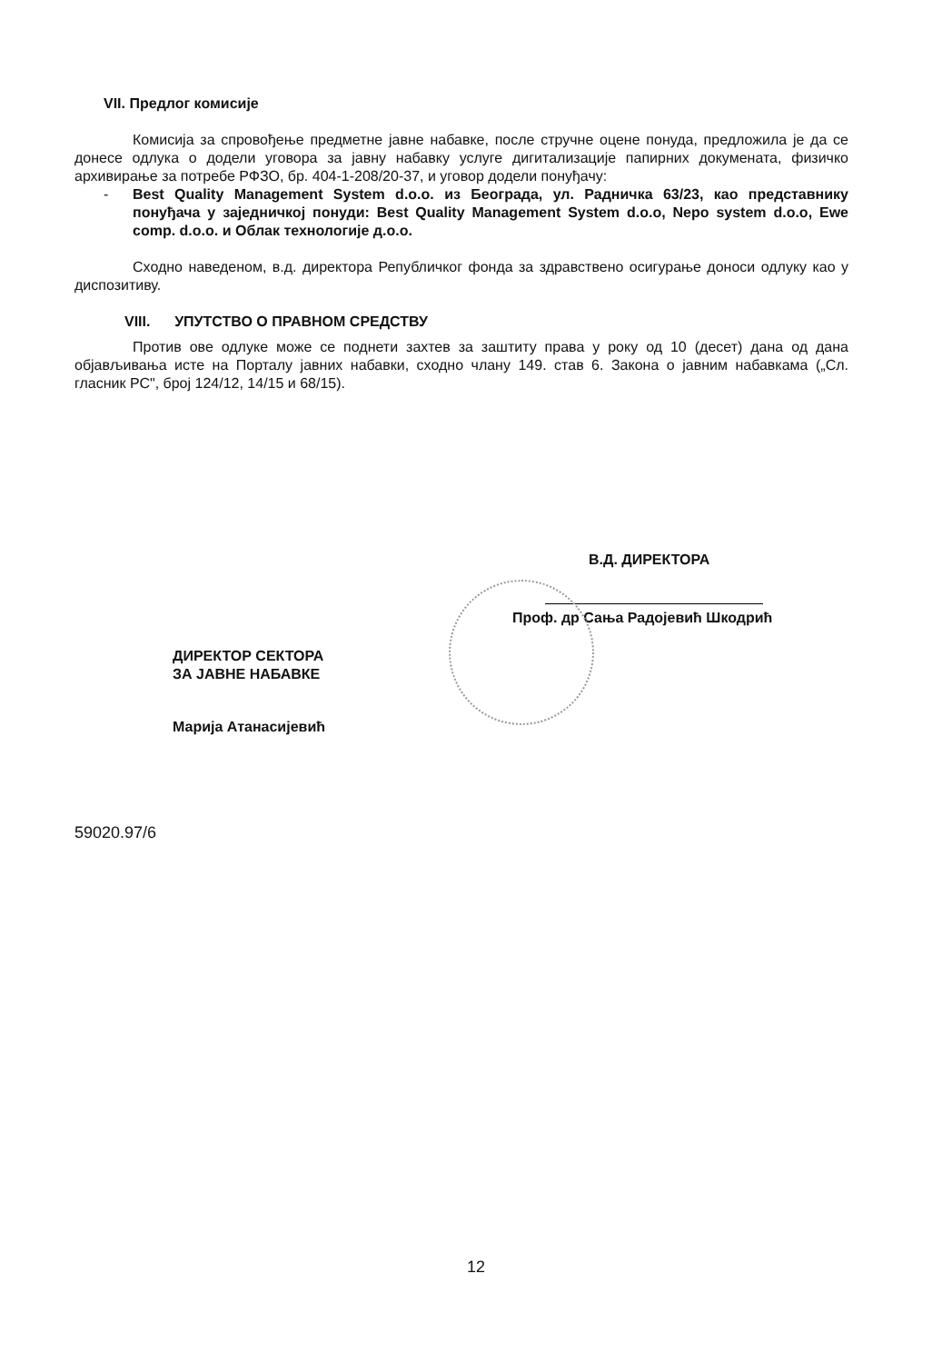VII. Предлог комисије
Комисија за спровођење предметне јавне набавке, после стручне оцене понуда, предложила је да се донесе одлука о додели уговора за јавну набавку услуге дигитализације папирних докумената, физичко архивирање за потребе РФЗО, бр. 404-1-208/20-37, и уговор додели понуђачу:
- Best Quality Management System d.o.o. из Београда, ул. Радничка 63/23, као представнику понуђача у заједничкој понуди: Best Quality Management System d.o.o, Nepo system d.o.o, Ewe comp. d.o.o. и Облак технологије д.о.о.
Сходно наведеном, в.д. директора Републичког фонда за здравствено осигурање доноси одлуку као у диспозитиву.
VIII. УПУТСТВО О ПРАВНОМ СРЕДСТВУ
Против ове одлуке може се поднети захтев за заштиту права у року од 10 (десет) дана од дана објављивања исте на Порталу јавних набавки, сходно члану 149. став 6. Закона о јавним набавкама („Сл. гласник РС", број 124/12, 14/15 и 68/15).
В.Д. ДИРЕКТОРА
Проф. др Сања Радојевић Шкодрић
ДИРЕКТОР СЕКТОРА
ЗА ЈАВНЕ НАБАВКЕ
Марија Атанасијевић
59020.97/6
12